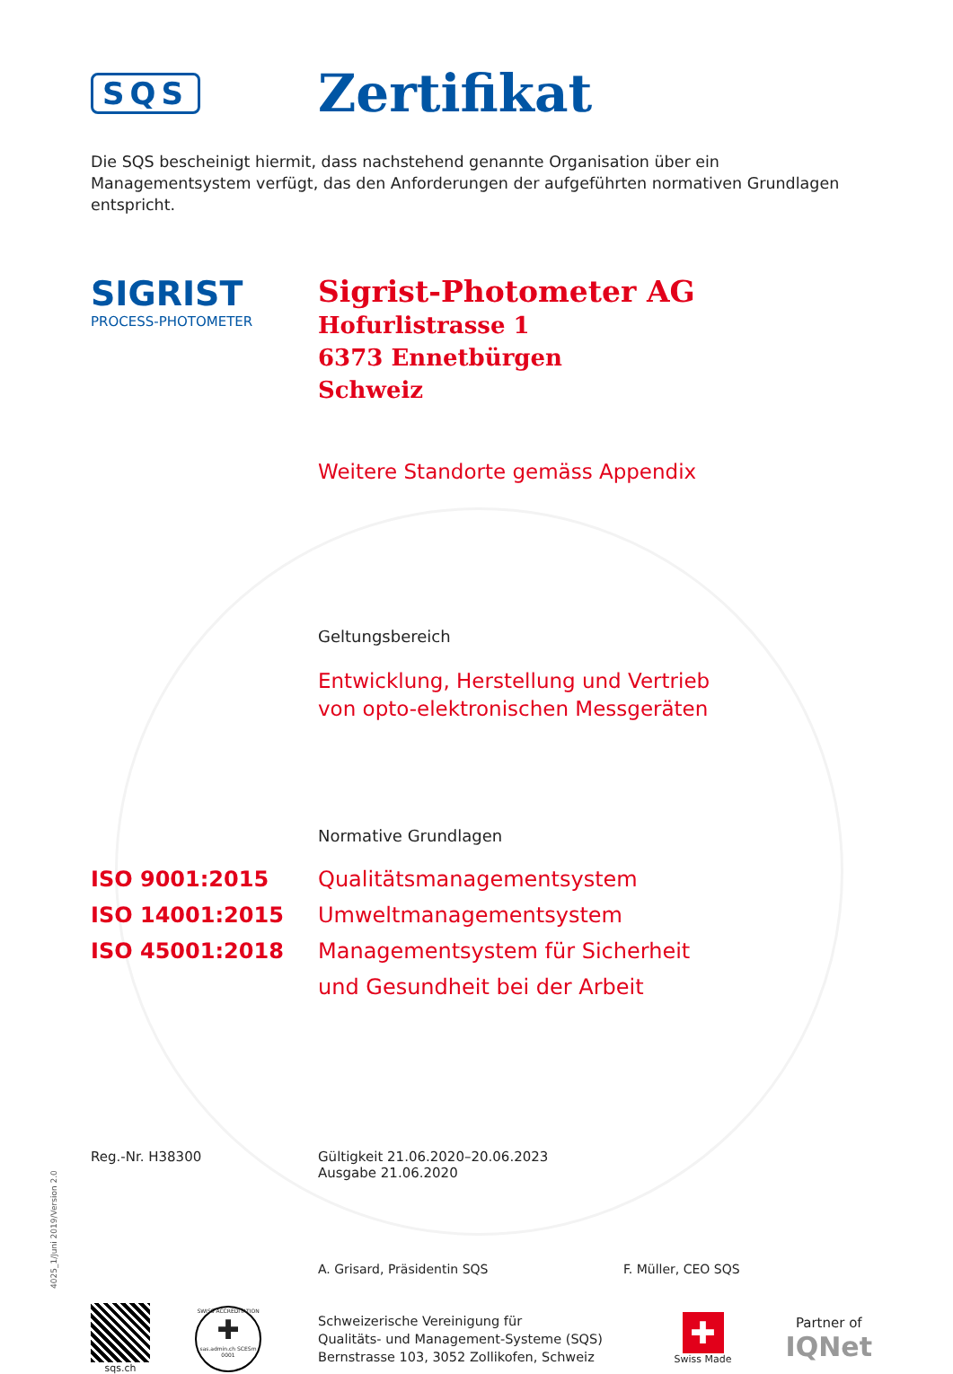SQS
Zertifikat
Die SQS bescheinigt hiermit, dass nachstehend genannte Organisation über ein Managementsystem verfügt, das den Anforderungen der aufgeführten normativen Grundlagen entspricht.
SIGRIST
PROCESS-PHOTOMETER
Sigrist-Photometer AG
Hofurlistrasse 1
6373 Ennetbürgen
Schweiz
Weitere Standorte gemäss Appendix
Geltungsbereich
Entwicklung, Herstellung und Vertrieb
von opto-elektronischen Messgeräten
Normative Grundlagen
ISO 9001:2015 Qualitätsmanagementsystem
ISO 14001:2015 Umweltmanagementsystem
ISO 45001:2018 Managementsystem für Sicherheit
und Gesundheit bei der Arbeit
Reg.-Nr. H38300 Gültigkeit 21.06.2020–20.06.2023
Ausgabe 21.06.2020
A. Grisard, Präsidentin SQS F. Müller, CEO SQS
sqs.ch
SWISS ACCREDITATION
✚
sas.admin.ch SCESm 0001
Schweizerische Vereinigung für
Qualitäts- und Management-Systeme (SQS)
Bernstrasse 103, 3052 Zollikofen, Schweiz
✚
Swiss Made
Partner of
IQNet
4025_1/Juni 2019/Version 2.0